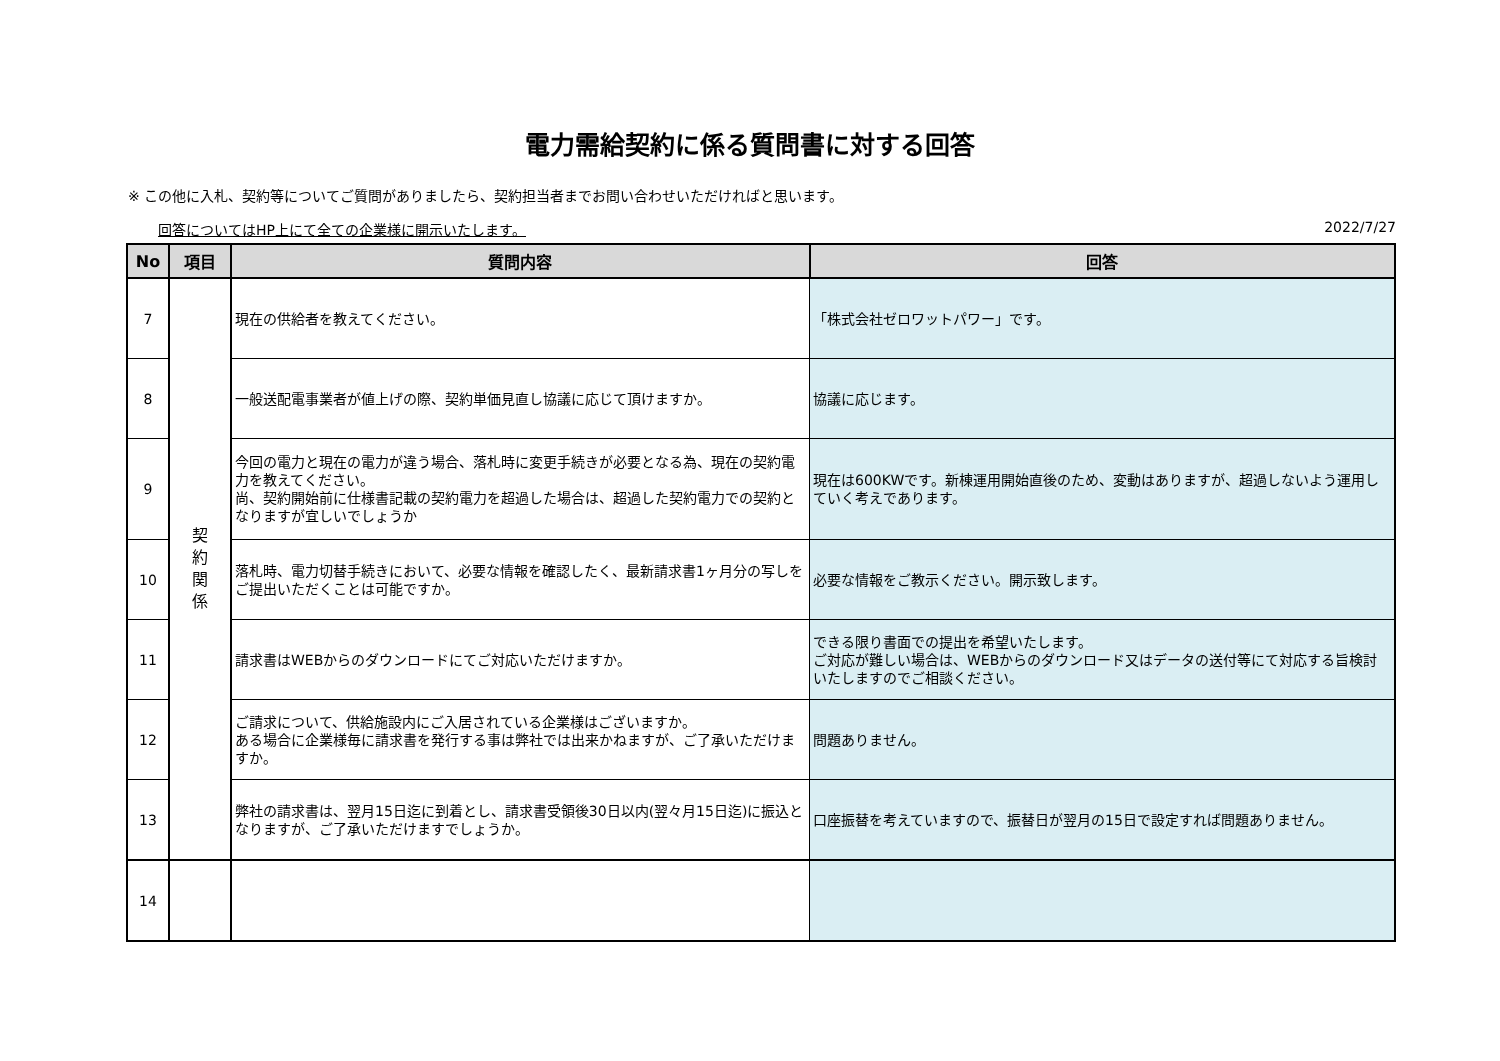電力需給契約に係る質問書に対する回答
※ この他に入札、契約等についてご質問がありましたら、契約担当者までお問い合わせいただければと思います。
回答についてはHP上にて全ての企業様に開示いたします。 2022/7/27
| No | 項目 | 質問内容 | 回答 |
| --- | --- | --- | --- |
| 7 | 契 約 関 係 | 現在の供給者を教えてください。 | 「株式会社ゼロワットパワー」です。 |
| 8 | | 一般送配電事業者が値上げの際、契約単価見直し協議に応じて頂けますか。 | 協議に応じます。 |
| 9 | | 今回の電力と現在の電力が違う場合、落札時に変更手続きが必要となる為、現在の契約電力を教えてください。 尚、契約開始前に仕様書記載の契約電力を超過した場合は、超過した契約電力での契約となりますが宜しいでしょうか | 現在は600KWです。新棟運用開始直後のため、変動はありますが、超過しないよう運用していく考えであります。 |
| 10 | | 落札時、電力切替手続きにおいて、必要な情報を確認したく、最新請求書1ヶ月分の写しをご提出いただくことは可能ですか。 | 必要な情報をご教示ください。開示致します。 |
| 11 | | 請求書はWEBからのダウンロードにてご対応いただけますか。 | できる限り書面での提出を希望いたします。 ご対応が難しい場合は、WEBからのダウンロード又はデータの送付等にて対応する旨検討いたしますのでご相談ください。 |
| 12 | | ご請求について、供給施設内にご入居されている企業様はございますか。 ある場合に企業様毎に請求書を発行する事は弊社では出来かねますが、ご了承いただけますか。 | 問題ありません。 |
| 13 | | 弊社の請求書は、翌月15日迄に到着とし、請求書受領後30日以内(翌々月15日迄)に振込となりますが、ご了承いただけますでしょうか。 | 口座振替を考えていますので、振替日が翌月の15日で設定すれば問題ありません。 |
| 14 | | | |